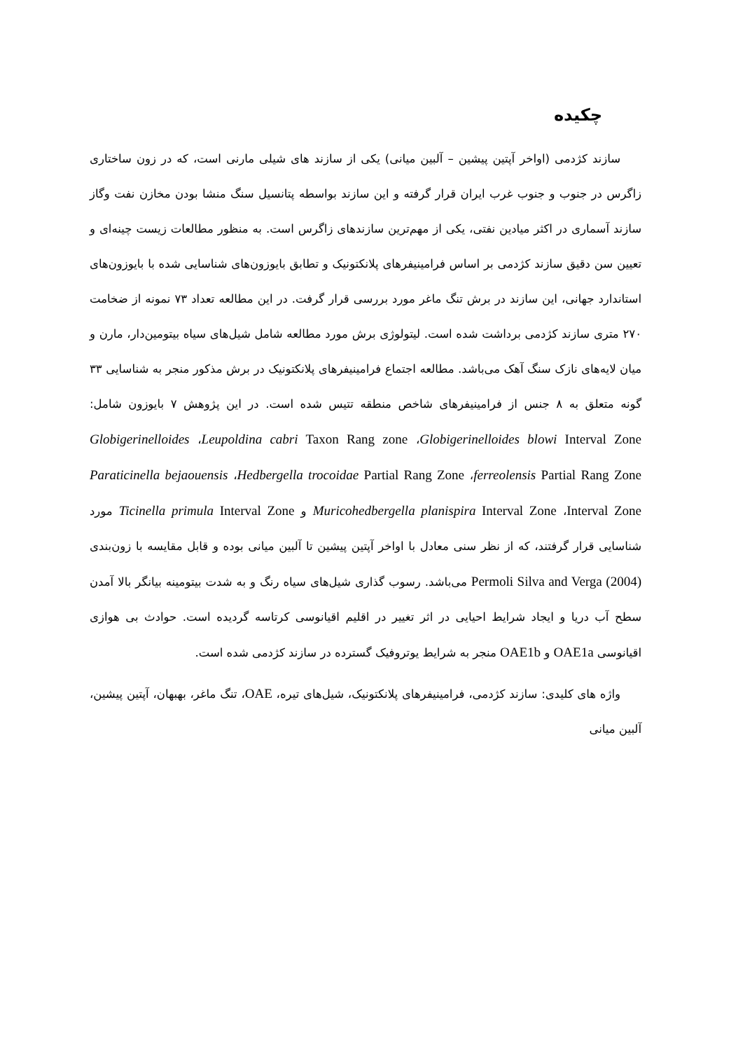چکیده
سازند کژدمی (اواخر آپتین پیشین – آلبین میانی) یکی از سازند های شیلی مارنی است، که در زون ساختاری زاگرس در جنوب و جنوب غرب ایران قرار گرفته و این سازند بواسطه پتانسیل سنگ منشا بودن مخازن نفت وگاز سازند آسماری در اکثر میادین نفتی، یکی از مهم‌ترین سازندهای زاگرس است. به منظور مطالعات زیست چینه‌ای و تعیین سن دقیق سازند کژدمی بر اساس فرامینیفرهای پلانکتونیک و تطابق بایوزون‌های شناسایی شده با بایوزون‌های استاندارد جهانی، این سازند در برش تنگ ماغر مورد بررسی قرار گرفت. در این مطالعه تعداد ۷۳ نمونه از ضخامت ۲۷۰ متری سازند کژدمی برداشت شده است. لیتولوژی برش مورد مطالعه شامل شیل‌های سیاه بیتومین‌دار، مارن و میان لایه‌های نازک سنگ آهک می‌باشد. مطالعه اجتماع فرامینیفرهای پلانکتونیک در برش مذکور منجر به شناسایی ۳۳ گونه متعلق به ۸ جنس از فرامینیفرهای شاخص منطقه تتیس شده است. در این پژوهش ۷ بایوزون شامل: Globigerinelloides blowi Interval Zone، Leupoldina cabri Taxon Rang zone، Globigerinelloides ferreolensis Partial Rang Zone، Hedbergella trocoidae Partial Rang Zone، Paraticinella bejaouensis Interval Zone، Muricohedbergella planispira Interval Zone و Ticinella primula Interval Zone مورد شناسایی قرار گرفتند، که از نظر سنی معادل با اواخر آپتین پیشین تا آلبین میانی بوده و قابل مقایسه با زون‌بندی Permoli Silva and Verga (2004) می‌باشد. رسوب گذاری شیل‌های سیاه رنگ و به شدت بیتومینه بیانگر بالا آمدن سطح آب دریا و ایجاد شرایط احیایی در اثر تغییر در اقلیم اقیانوسی کرتاسه گردیده است. حوادث بی هوازی اقیانوسی OAE1a و OAE1b منجر به شرایط یوتروفیک گسترده در سازند کژدمی شده است.
واژه های کلیدی: سازند کژدمی، فرامینیفرهای پلانکتونیک، شیل‌های تیره، OAE، تنگ ماغر، بهبهان، آپتین پیشین، آلبین میانی